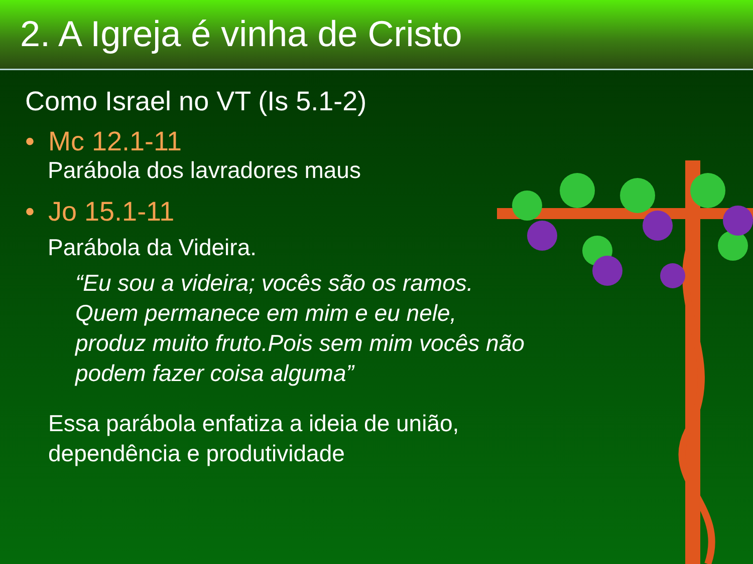2. A Igreja é vinha de Cristo
Como Israel no VT (Is 5.1-2)
• Mc 12.1-11
Parábola dos lavradores maus
• Jo 15.1-11
Parábola da Videira.
“Eu sou a videira; vocês são os ramos.
Quem permanece em mim e eu nele,
produz muito fruto.Pois sem mim vocês não
podem fazer coisa alguma”
Essa parábola enfatiza a ideia de união,
dependência e produtividade